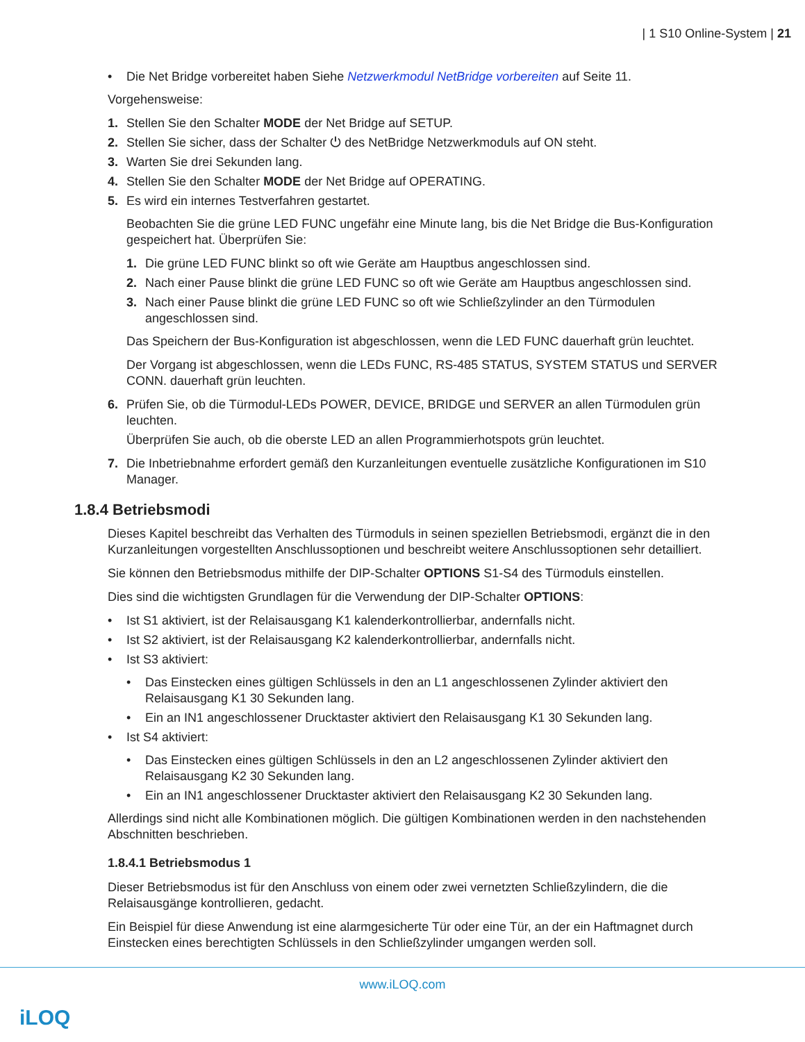| 1 S10 Online-System | 21
• Die Net Bridge vorbereitet haben Siehe Netzwerkmodul NetBridge vorbereiten auf Seite 11.
Vorgehensweise:
1. Stellen Sie den Schalter MODE der Net Bridge auf SETUP.
2. Stellen Sie sicher, dass der Schalter ⏻ des NetBridge Netzwerkmoduls auf ON steht.
3. Warten Sie drei Sekunden lang.
4. Stellen Sie den Schalter MODE der Net Bridge auf OPERATING.
5. Es wird ein internes Testverfahren gestartet.
Beobachten Sie die grüne LED FUNC ungefähr eine Minute lang, bis die Net Bridge die Bus-Konfiguration gespeichert hat. Überprüfen Sie:
1. Die grüne LED FUNC blinkt so oft wie Geräte am Hauptbus angeschlossen sind.
2. Nach einer Pause blinkt die grüne LED FUNC so oft wie Geräte am Hauptbus angeschlossen sind.
3. Nach einer Pause blinkt die grüne LED FUNC so oft wie Schließzylinder an den Türmodulen angeschlossen sind.
Das Speichern der Bus-Konfiguration ist abgeschlossen, wenn die LED FUNC dauerhaft grün leuchtet.
Der Vorgang ist abgeschlossen, wenn die LEDs FUNC, RS-485 STATUS, SYSTEM STATUS und SERVER CONN. dauerhaft grün leuchten.
6. Prüfen Sie, ob die Türmodul-LEDs POWER, DEVICE, BRIDGE und SERVER an allen Türmodulen grün leuchten.
Überprüfen Sie auch, ob die oberste LED an allen Programmierhotspots grün leuchtet.
7. Die Inbetriebnahme erfordert gemäß den Kurzanleitungen eventuelle zusätzliche Konfigurationen im S10 Manager.
1.8.4 Betriebsmodi
Dieses Kapitel beschreibt das Verhalten des Türmoduls in seinen speziellen Betriebsmodi, ergänzt die in den Kurzanleitungen vorgestellten Anschlussoptionen und beschreibt weitere Anschlussoptionen sehr detailliert.
Sie können den Betriebsmodus mithilfe der DIP-Schalter OPTIONS S1-S4 des Türmoduls einstellen.
Dies sind die wichtigsten Grundlagen für die Verwendung der DIP-Schalter OPTIONS:
• Ist S1 aktiviert, ist der Relaisausgang K1 kalenderkontrollierbar, andernfalls nicht.
• Ist S2 aktiviert, ist der Relaisausgang K2 kalenderkontrollierbar, andernfalls nicht.
• Ist S3 aktiviert:
• Das Einstecken eines gültigen Schlüssels in den an L1 angeschlossenen Zylinder aktiviert den Relaisausgang K1 30 Sekunden lang.
• Ein an IN1 angeschlossener Drucktaster aktiviert den Relaisausgang K1 30 Sekunden lang.
• Ist S4 aktiviert:
• Das Einstecken eines gültigen Schlüssels in den an L2 angeschlossenen Zylinder aktiviert den Relaisausgang K2 30 Sekunden lang.
• Ein an IN1 angeschlossener Drucktaster aktiviert den Relaisausgang K2 30 Sekunden lang.
Allerdings sind nicht alle Kombinationen möglich. Die gültigen Kombinationen werden in den nachstehenden Abschnitten beschrieben.
1.8.4.1 Betriebsmodus 1
Dieser Betriebsmodus ist für den Anschluss von einem oder zwei vernetzten Schließzylindern, die die Relaisausgänge kontrollieren, gedacht.
Ein Beispiel für diese Anwendung ist eine alarmgesicherte Tür oder eine Tür, an der ein Haftmagnet durch Einstecken eines berechtigten Schlüssels in den Schließzylinder umgangen werden soll.
www.iLOQ.com
iLOQ